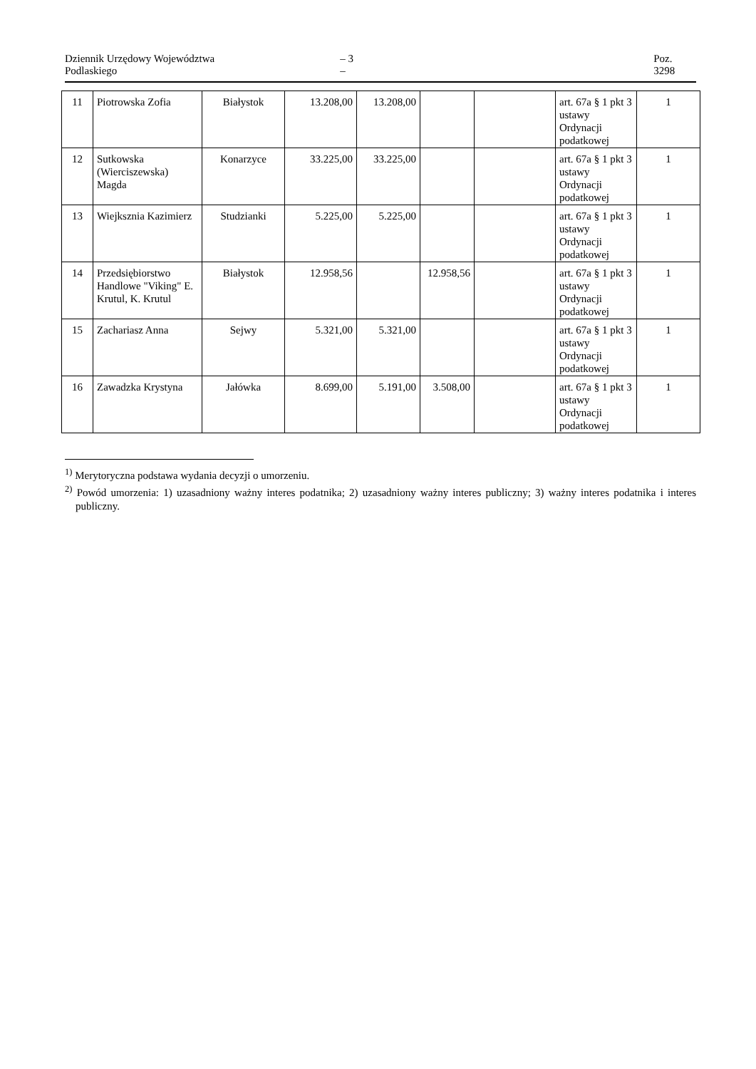Dziennik Urzędowy Województwa Podlaskiego – 3 – Poz. 3298
| 11 | Piotrowska Zofia | Białystok | 13.208,00 | 13.208,00 | | | art. 67a § 1 pkt 3 ustawy Ordynacji podatkowej | 1 |
| 12 | Sutkowska (Wierciszewska) Magda | Konarzyce | 33.225,00 | 33.225,00 | | | art. 67a § 1 pkt 3 ustawy Ordynacji podatkowej | 1 |
| 13 | Wiejksznia Kazimierz | Studzianki | 5.225,00 | 5.225,00 | | | art. 67a § 1 pkt 3 ustawy Ordynacji podatkowej | 1 |
| 14 | Przedsiębiorstwo Handlowe "Viking" E. Krutul, K. Krutul | Białystok | 12.958,56 | | 12.958,56 | | art. 67a § 1 pkt 3 ustawy Ordynacji podatkowej | 1 |
| 15 | Zachariasz Anna | Sejwy | 5.321,00 | 5.321,00 | | | art. 67a § 1 pkt 3 ustawy Ordynacji podatkowej | 1 |
| 16 | Zawadzka Krystyna | Jałówka | 8.699,00 | 5.191,00 | 3.508,00 | | art. 67a § 1 pkt 3 ustawy Ordynacji podatkowej | 1 |
<sup>1)</sup> Merytoryczna podstawa wydania decyzji o umorzeniu.
<sup>2)</sup> Powód umorzenia: 1) uzasadniony ważny interes podatnika; 2) uzasadniony ważny interes publiczny; 3) ważny interes podatnika i interes publiczny.